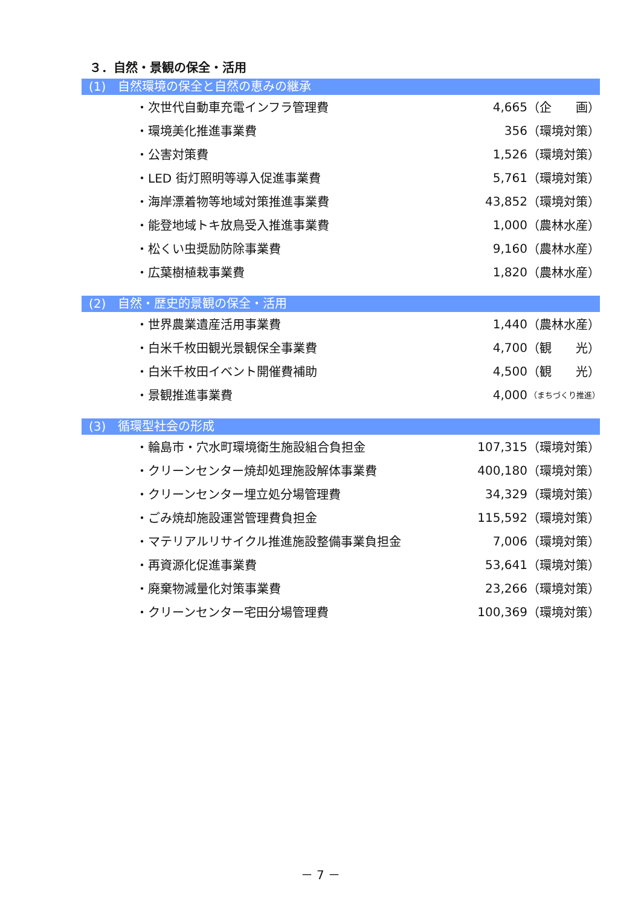３．自然・景観の保全・活用
(1)　自然環境の保全と自然の恵みの継承
| ・次世代自動車充電インフラ管理費 | 4,665 | （企 画） |
| ・環境美化推進事業費 | 356 | （環境対策） |
| ・公害対策費 | 1,526 | （環境対策） |
| ・LED 街灯照明等導入促進事業費 | 5,761 | （環境対策） |
| ・海岸漂着物等地域対策推進事業費 | 43,852 | （環境対策） |
| ・能登地域トキ放鳥受入推進事業費 | 1,000 | （農林水産） |
| ・松くい虫奨励防除事業費 | 9,160 | （農林水産） |
| ・広葉樹植栽事業費 | 1,820 | （農林水産） |
(2)　自然・歴史的景観の保全・活用
| ・世界農業遺産活用事業費 | 1,440 | （農林水産） |
| ・白米千枚田観光景観保全事業費 | 4,700 | （観 光） |
| ・白米千枚田イベント開催費補助 | 4,500 | （観 光） |
| ・景観推進事業費 | 4,000 | （まちづくり推進） |
(3)　循環型社会の形成
| ・輪島市・穴水町環境衛生施設組合負担金 | 107,315 | （環境対策） |
| ・クリーンセンター焼却処理施設解体事業費 | 400,180 | （環境対策） |
| ・クリーンセンター埋立処分場管理費 | 34,329 | （環境対策） |
| ・ごみ焼却施設運営管理費負担金 | 115,592 | （環境対策） |
| ・マテリアルリサイクル推進施設整備事業負担金 | 7,006 | （環境対策） |
| ・再資源化促進事業費 | 53,641 | （環境対策） |
| ・廃棄物減量化対策事業費 | 23,266 | （環境対策） |
| ・クリーンセンター宅田分場管理費 | 100,369 | （環境対策） |
－ 7 －